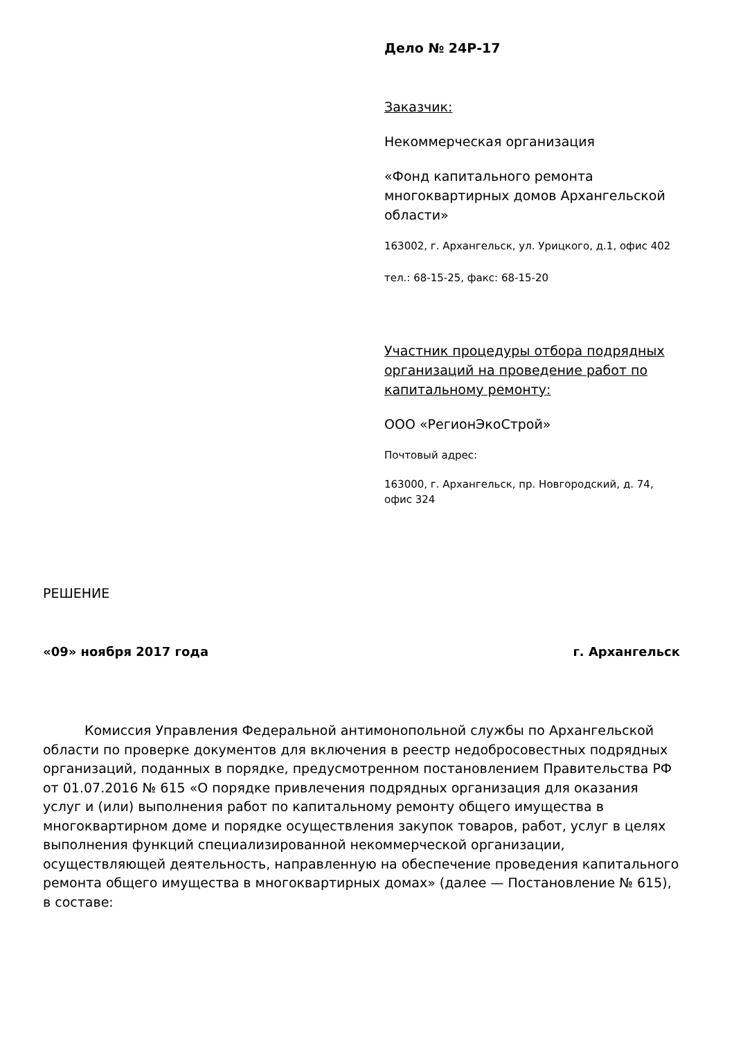Дело № 24Р-17
Заказчик:
Некоммерческая организация
«Фонд капитального ремонта многоквартирных домов Архангельской области»
163002, г. Архангельск, ул. Урицкого, д.1, офис 402
тел.: 68-15-25, факс: 68-15-20
Участник процедуры отбора подрядных организаций на проведение работ по капитальному ремонту:
ООО «РегионЭкоСтрой»
Почтовый адрес:
163000, г. Архангельск, пр. Новгородский, д. 74, офис 324
РЕШЕНИЕ
«09» ноября 2017 года г. Архангельск
Комиссия Управления Федеральной антимонопольной службы по Архангельской области по проверке документов для включения в реестр недобросовестных подрядных организаций, поданных в порядке, предусмотренном постановлением Правительства РФ от 01.07.2016 № 615 «О порядке привлечения подрядных организация для оказания услуг и (или) выполнения работ по капитальному ремонту общего имущества в многоквартирном доме и порядке осуществления закупок товаров, работ, услуг в целях выполнения функций специализированной некоммерческой организации, осуществляющей деятельность, направленную на обеспечение проведения капитального ремонта общего имущества в многоквартирных домах» (далее — Постановление № 615), в составе: